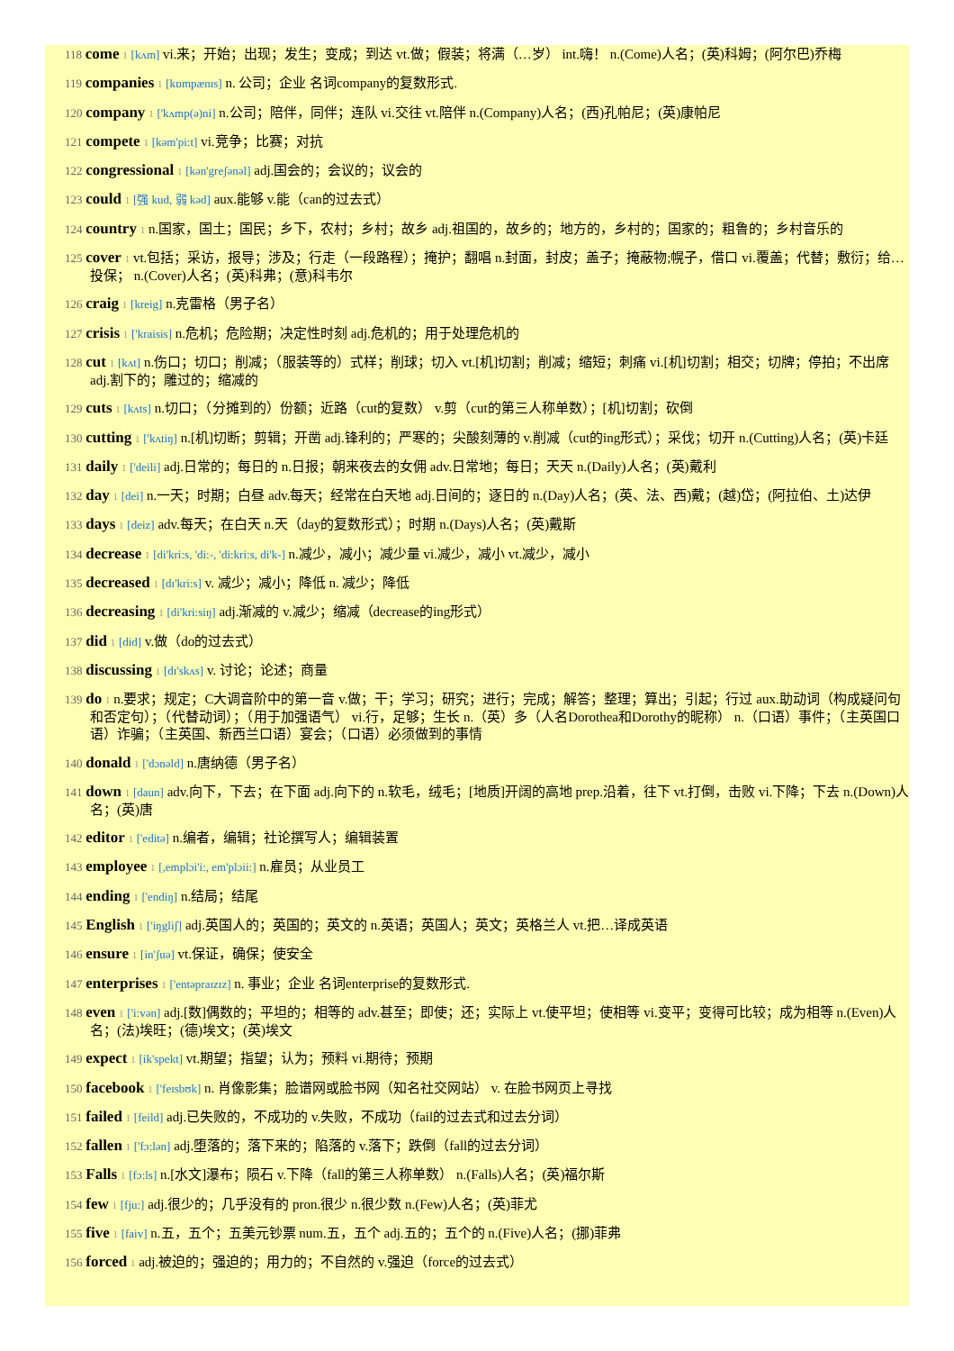118 come 1 [kʌm] vi.来；开始；出现；发生；变成；到达 vt.做；假装；将满（…岁） int.嗨！ n.(Come)人名；(英)科姆；(阿尔巴)乔梅
119 companies 1 [kɒmpænɪs] n. 公司；企业 名词company的复数形式.
120 company 1 ['kʌmp(ə)ni] n.公司；陪伴，同伴；连队 vi.交往 vt.陪伴 n.(Company)人名；(西)孔帕尼；(英)康帕尼
121 compete 1 [kəm'pi:t] vi.竞争；比赛；对抗
122 congressional 1 [kən'greʃənəl] adj.国会的；会议的；议会的
123 could 1 [强 kud, 弱 kəd] aux.能够 v.能（can的过去式）
124 country 1 n.国家，国土；国民；乡下，农村；乡村；故乡 adj.祖国的，故乡的；地方的，乡村的；国家的；粗鲁的；乡村音乐的
125 cover 1 vt.包括；采访，报导；涉及；行走（一段路程）；掩护；翻唱 n.封面，封皮；盖子；掩蔽物;幌子，借口 vi.覆盖；代替；敷衍；给…投保； n.(Cover)人名；(英)科弗；(意)科韦尔
126 craig 1 [kreig] n.克雷格（男子名）
127 crisis 1 ['kraisis] n.危机；危险期；决定性时刻 adj.危机的；用于处理危机的
128 cut 1 [kʌt] n.伤口；切口；削减；（服装等的）式样；削球；切入 vt.[机]切割；削减；缩短；刺痛 vi.[机]切割；相交；切牌；停拍；不出席 adj.割下的；雕过的；缩减的
129 cuts 1 [kʌts] n.切口；（分摊到的）份额；近路（cut的复数） v.剪（cut的第三人称单数）；[机]切割；砍倒
130 cutting 1 ['kʌtiŋ] n.[机]切断；剪辑；开凿 adj.锋利的；严寒的；尖酸刻薄的 v.削减（cut的ing形式）；采伐；切开 n.(Cutting)人名；(英)卡廷
131 daily 1 ['deili] adj.日常的；每日的 n.日报；朝来夜去的女佣 adv.日常地；每日；天天 n.(Daily)人名；(英)戴利
132 day 1 [dei] n.一天；时期；白昼 adv.每天；经常在白天地 adj.日间的；逐日的 n.(Day)人名；(英、法、西)戴；(越)岱；(阿拉伯、土)达伊
133 days 1 [deiz] adv.每天；在白天 n.天（day的复数形式）；时期 n.(Days)人名；(英)戴斯
134 decrease 1 [di'kri:s, 'di:-, 'di:kri:s, di'k-] n.减少，减小；减少量 vi.减少，减小 vt.减少，减小
135 decreased 1 [dɪ'kri:s] v. 减少；减小；降低 n. 减少；降低
136 decreasing 1 [di'kri:siŋ] adj.渐减的 v.减少；缩减（decrease的ing形式）
137 did 1 [did] v.做（do的过去式）
138 discussing 1 [dɪ'skʌs] v. 讨论；论述；商量
139 do 1 n.要求；规定；C大调音阶中的第一音 v.做；干；学习；研究；进行；完成；解答；整理；算出；引起；行过 aux.助动词（构成疑问句和否定句）；（代替动词）；（用于加强语气） vi.行，足够；生长 n.（英）多（人名Dorothea和Dorothy的昵称） n.（口语）事件；（主英国口语）诈骗；（主英国、新西兰口语）宴会；（口语）必须做到的事情
140 donald 1 ['dɔnəld] n.唐纳德（男子名）
141 down 1 [daun] adv.向下，下去；在下面 adj.向下的 n.软毛，绒毛；[地质]开阔的高地 prep.沿着，往下 vt.打倒，击败 vi.下降；下去 n.(Down)人名；(英)唐
142 editor 1 ['editə] n.编者，编辑；社论撰写人；编辑装置
143 employee 1 [,emplɔi'i:, em'plɔii:] n.雇员；从业员工
144 ending 1 ['endiŋ] n.结局；结尾
145 English 1 ['iŋgliʃ] adj.英国人的；英国的；英文的 n.英语；英国人；英文；英格兰人 vt.把…译成英语
146 ensure 1 [in'ʃuə] vt.保证，确保；使安全
147 enterprises 1 ['entəpraɪzɪz] n. 事业；企业 名词enterprise的复数形式.
148 even 1 ['i:vən] adj.[数]偶数的；平坦的；相等的 adv.甚至；即使；还；实际上 vt.使平坦；使相等 vi.变平；变得可比较；成为相等 n.(Even)人名；(法)埃旺；(德)埃文；(英)埃文
149 expect 1 [ik'spekt] vt.期望；指望；认为；预料 vi.期待；预期
150 facebook 1 ['feɪsbʊk] n. 肖像影集；脸谱网或脸书网（知名社交网站） v. 在脸书网页上寻找
151 failed 1 [feild] adj.已失败的，不成功的 v.失败，不成功（fail的过去式和过去分词）
152 fallen 1 ['fɔ:lən] adj.堕落的；落下来的；陷落的 v.落下；跌倒（fall的过去分词）
153 Falls 1 [fɔ:ls] n.[水文]瀑布；陨石 v.下降（fall的第三人称单数） n.(Falls)人名；(英)福尔斯
154 few 1 [fju:] adj.很少的；几乎没有的 pron.很少 n.很少数 n.(Few)人名；(英)菲尤
155 five 1 [faiv] n.五，五个；五美元钞票 num.五，五个 adj.五的；五个的 n.(Five)人名；(挪)菲弗
156 forced 1 adj.被迫的；强迫的；用力的；不自然的 v.强迫（force的过去式）